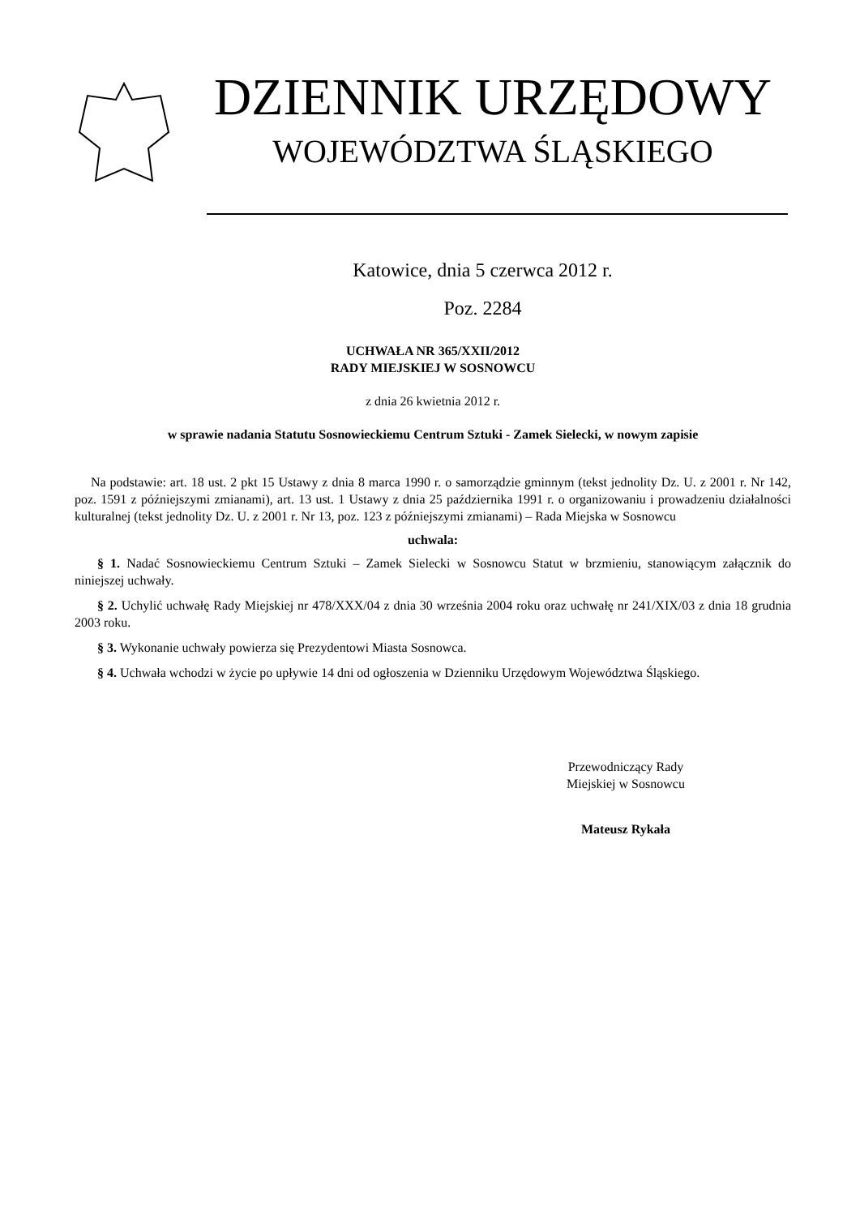DZIENNIK URZĘDOWY
WOJEWÓDZTWA ŚLĄSKIEGO
Katowice, dnia 5 czerwca 2012 r.
Poz. 2284
UCHWAŁA NR 365/XXII/2012
RADY MIEJSKIEJ W SOSNOWCU
z dnia 26 kwietnia 2012 r.
w sprawie nadania Statutu Sosnowieckiemu Centrum Sztuki - Zamek Sielecki, w nowym zapisie
Na podstawie: art. 18 ust. 2 pkt 15 Ustawy z dnia 8 marca 1990 r. o samorządzie gminnym (tekst jednolity Dz. U. z 2001 r. Nr 142, poz. 1591 z późniejszymi zmianami), art. 13 ust. 1 Ustawy z dnia 25 października 1991 r. o organizowaniu i prowadzeniu działalności kulturalnej (tekst jednolity Dz. U. z 2001 r. Nr 13, poz. 123 z późniejszymi zmianami) – Rada Miejska w Sosnowcu
uchwala:
§ 1. Nadać Sosnowieckiemu Centrum Sztuki – Zamek Sielecki w Sosnowcu Statut w brzmieniu, stanowiącym załącznik do niniejszej uchwały.
§ 2. Uchylić uchwałę Rady Miejskiej nr 478/XXX/04 z dnia 30 września 2004 roku oraz uchwałę nr 241/XIX/03 z dnia 18 grudnia 2003 roku.
§ 3. Wykonanie uchwały powierza się Prezydentowi Miasta Sosnowca.
§ 4. Uchwała wchodzi w życie po upływie 14 dni od ogłoszenia w Dzienniku Urzędowym Województwa Śląskiego.
Przewodniczący Rady
Miejskiej w Sosnowcu
Mateusz Rykała